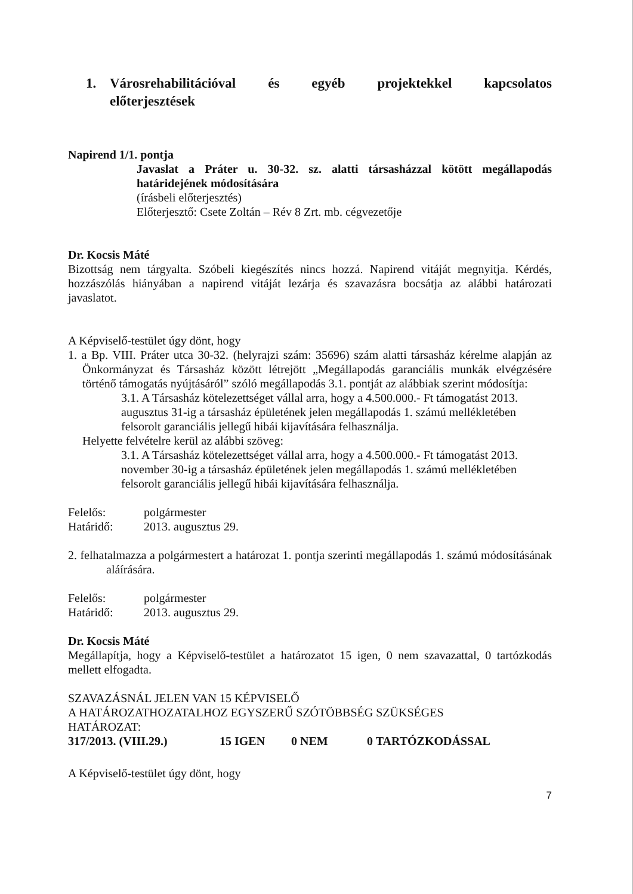1. Városrehabilitációval és egyéb projektekkel kapcsolatos előterjesztések
Napirend 1/1. pontja
Javaslat a Práter u. 30-32. sz. alatti társasházzal kötött megállapodás határidejének módosítására
(írásbeli előterjesztés)
Előterjesztő: Csete Zoltán – Rév 8 Zrt. mb. cégvezetője
Dr. Kocsis Máté
Bizottság nem tárgyalta. Szóbeli kiegészítés nincs hozzá. Napirend vitáját megnyitja. Kérdés, hozzászólás hiányában a napirend vitáját lezárja és szavazásra bocsátja az alábbi határozati javaslatot.
A Képviselő-testület úgy dönt, hogy
1. a Bp. VIII. Práter utca 30-32. (helyrajzi szám: 35696) szám alatti társasház kérelme alapján az Önkormányzat és Társasház között létrejött „Megállapodás garanciális munkák elvégzésére történő támogatás nyújtásáról” szóló megállapodás 3.1. pontját az alábbiak szerint módosítja:
3.1. A Társasház kötelezettséget vállal arra, hogy a 4.500.000.- Ft támogatást 2013. augusztus 31-ig a társasház épületének jelen megállapodás 1. számú mellékletében felsorolt garanciális jellegű hibái kijavítására felhasználja.
Helyette felvételre kerül az alábbi szöveg:
3.1. A Társasház kötelezettséget vállal arra, hogy a 4.500.000.- Ft támogatást 2013. november 30-ig a társasház épületének jelen megállapodás 1. számú mellékletében felsorolt garanciális jellegű hibái kijavítására felhasználja.
Felelős: polgármester
Határidő: 2013. augusztus 29.
2. felhatalmazza a polgármestert a határozat 1. pontja szerinti megállapodás 1. számú módosításának aláírására.
Felelős: polgármester
Határidő: 2013. augusztus 29.
Dr. Kocsis Máté
Megállapítja, hogy a Képviselő-testület a határozatot 15 igen, 0 nem szavazattal, 0 tartózkodás mellett elfogadta.
SZAVAZÁSNÁL JELEN VAN 15 KÉPVISELŐ
A HATÁROZATHOZATALHOZ EGYSZERŰ SZÓTÖBBSÉG SZÜKSÉGES
HATÁROZAT:
317/2013. (VIII.29.) 15 IGEN 0 NEM 0 TARTÓZKODÁSSAL
A Képviselő-testület úgy dönt, hogy
7